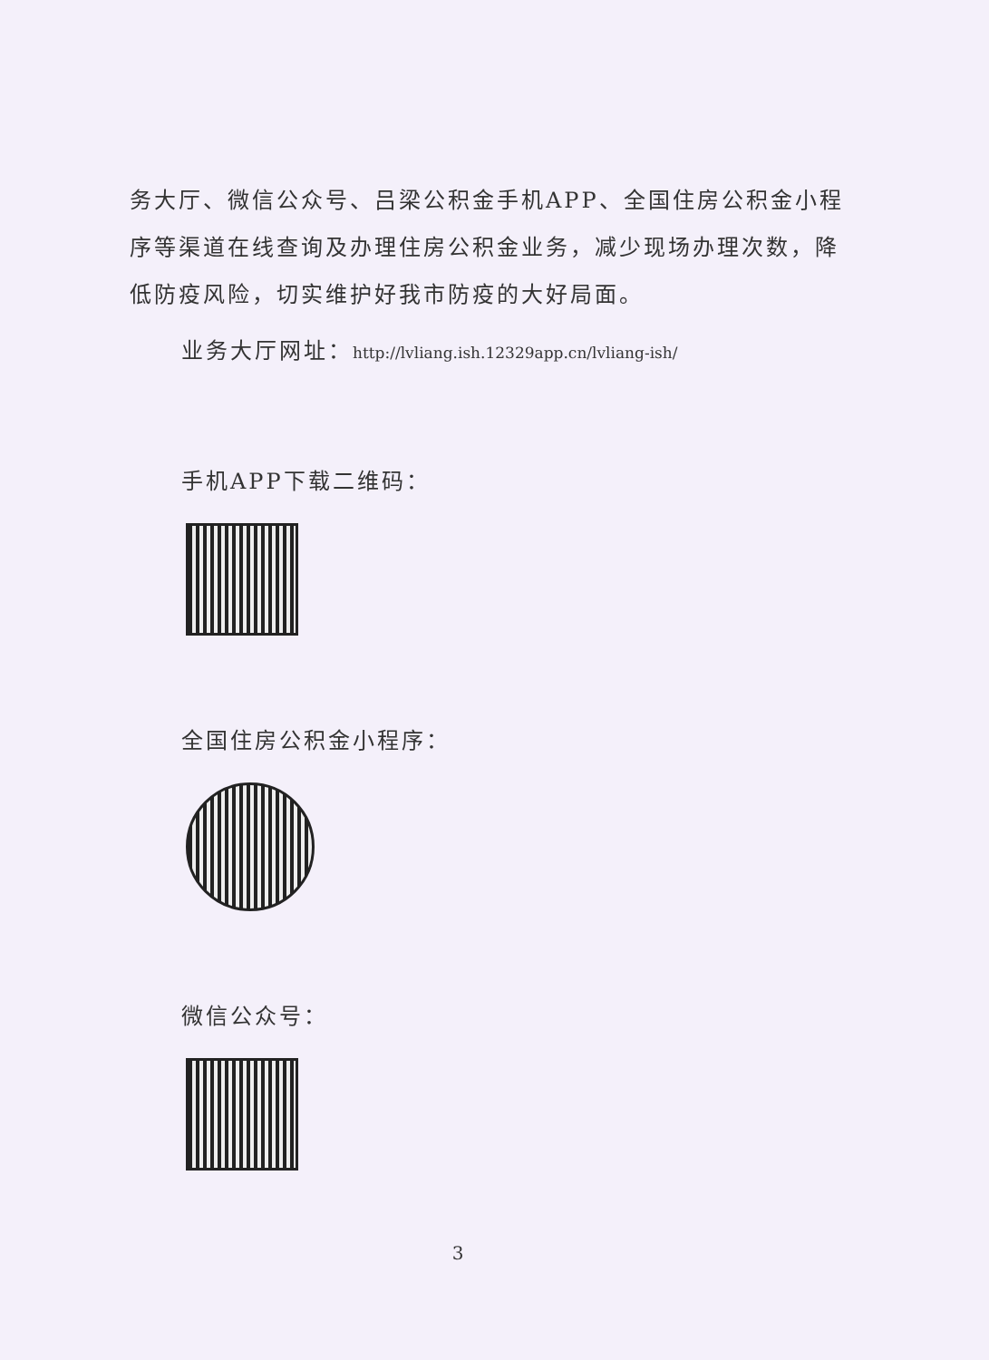务大厅、微信公众号、吕梁公积金手机APP、全国住房公积金小程序等渠道在线查询及办理住房公积金业务，减少现场办理次数，降低防疫风险，切实维护好我市防疫的大好局面。
业务大厅网址：http://lvliang.ish.12329app.cn/lvliang-ish/
手机APP下载二维码：
全国住房公积金小程序：
微信公众号：
3